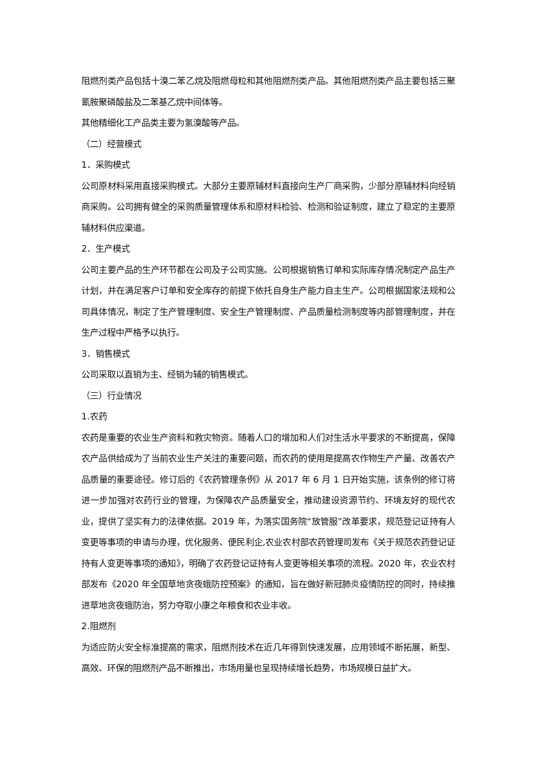阻燃剂类产品包括十溴二苯乙烷及阻燃母粒和其他阻燃剂类产品。其他阻燃剂类产品主要包括三聚氰胺聚磷酸盐及二苯基乙烷中间体等。
其他精细化工产品类主要为氢溴酸等产品。
（二）经营模式
1．采购模式
公司原材料采用直接采购模式。大部分主要原辅材料直接向生产厂商采购，少部分原辅材料向经销商采购。公司拥有健全的采购质量管理体系和原材料检验、检测和验证制度，建立了稳定的主要原辅材料供应渠道。
2．生产模式
公司主要产品的生产环节都在公司及子公司实施。公司根据销售订单和实际库存情况制定产品生产计划，并在满足客户订单和安全库存的前提下依托自身生产能力自主生产。公司根据国家法规和公司具体情况，制定了生产管理制度、安全生产管理制度、产品质量检测制度等内部管理制度，并在生产过程中严格予以执行。
3．销售模式
公司采取以直销为主、经销为辅的销售模式。
（三）行业情况
1.农药
农药是重要的农业生产资料和救灾物资。随着人口的增加和人们对生活水平要求的不断提高，保障农产品供给成为了当前农业生产关注的重要问题，而农药的使用是提高农作物生产产量、改善农产品质量的重要途径。修订后的《农药管理条例》从 2017 年 6 月 1 日开始实施，该条例的修订将进一步加强对农药行业的管理，为保障农产品质量安全，推动建设资源节约、环境友好的现代农业，提供了坚实有力的法律依据。2019 年，为落实国务院“放管服”改革要求，规范登记证持有人变更等事项的申请与办理，优化服务、便民利企,农业农村部农药管理司发布《关于规范农药登记证持有人变更等事项的通知》，明确了农药登记证持有人变更等相关事项的流程。2020 年，农业农村部发布《2020 年全国草地贪夜蛾防控预案》的通知，旨在做好新冠肺炎疫情防控的同时，持续推进草地贪夜蛾防治，努力夺取小康之年粮食和农业丰收。
2.阻燃剂
为适应防火安全标准提高的需求，阻燃剂技术在近几年得到快速发展，应用领域不断拓展，新型、高效、环保的阻燃剂产品不断推出，市场用量也呈现持续增长趋势，市场规模日益扩大。